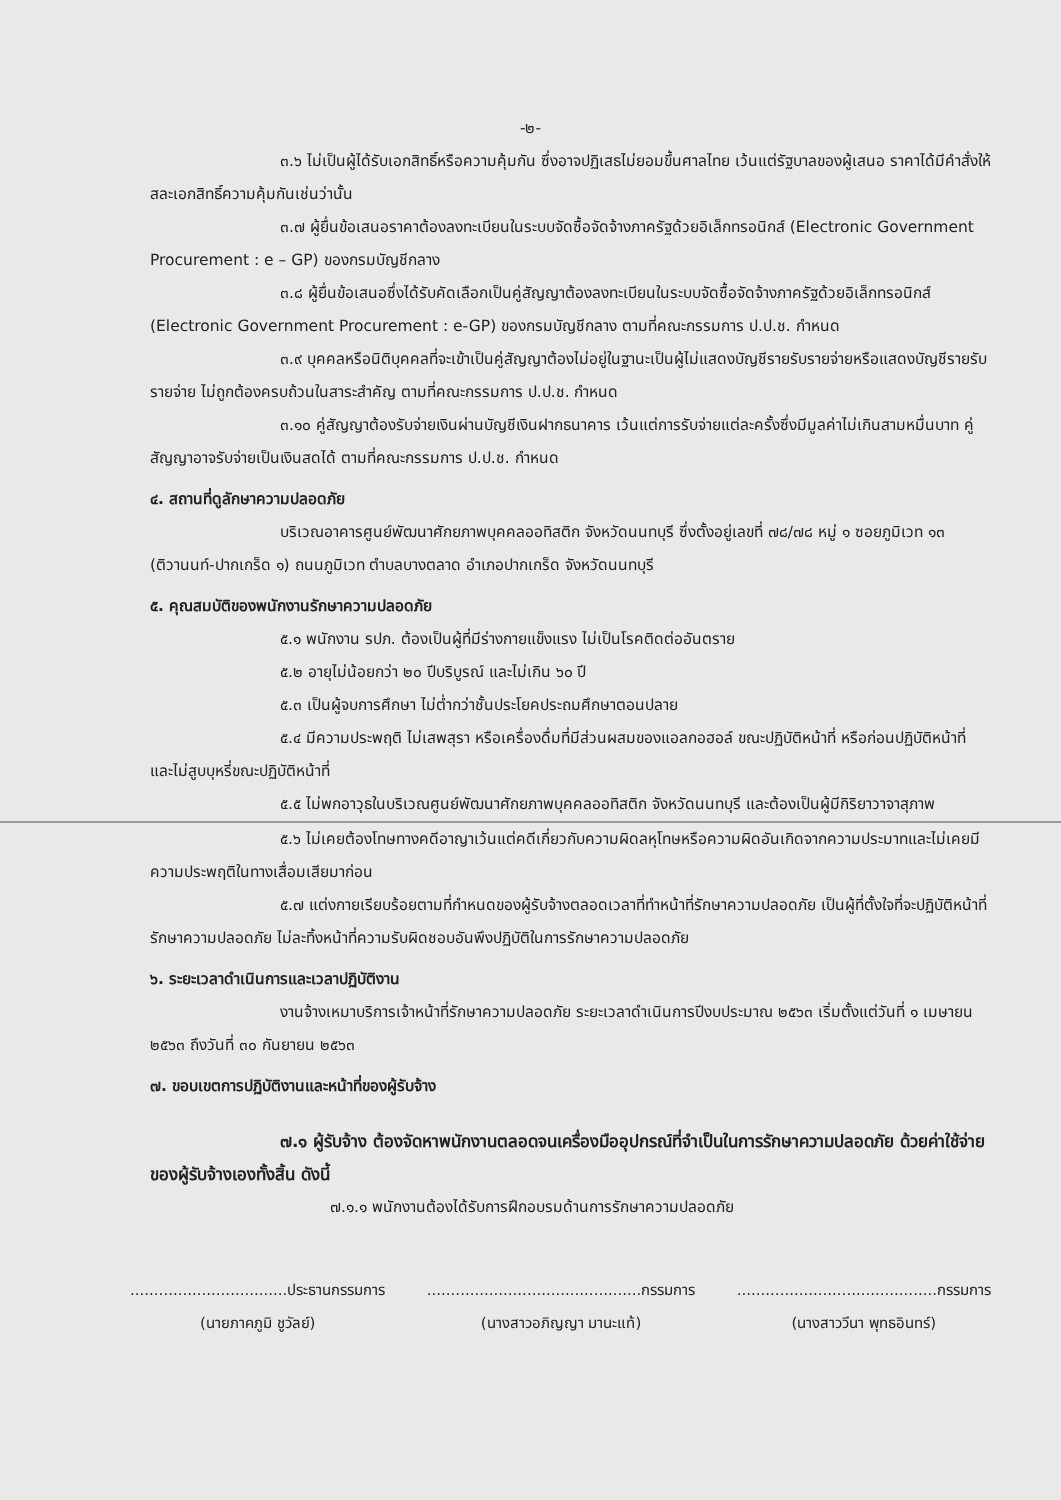-๒-
๓.๖ ไม่เป็นผู้ได้รับเอกสิทธิ์หรือความคุ้มกัน ซึ่งอาจปฏิเสธไม่ยอมขึ้นศาลไทย เว้นแต่รัฐบาลของผู้เสนอ ราคาได้มีคำสั่งให้สละเอกสิทธิ์ความคุ้มกันเช่นว่านั้น
๓.๗ ผู้ยื่นข้อเสนอราคาต้องลงทะเบียนในระบบจัดซื้อจัดจ้างภาครัฐด้วยอิเล็กทรอนิกส์ (Electronic Government Procurement : e – GP) ของกรมบัญชีกลาง
๓.๘ ผู้ยื่นข้อเสนอซึ่งได้รับคัดเลือกเป็นคู่สัญญาต้องลงทะเบียนในระบบจัดซื้อจัดจ้างภาครัฐด้วยอิเล็กทรอนิกส์ (Electronic Government Procurement : e-GP) ของกรมบัญชีกลาง ตามที่คณะกรรมการ ป.ป.ช. กำหนด
๓.๙ บุคคลหรือนิติบุคคลที่จะเข้าเป็นคู่สัญญาต้องไม่อยู่ในฐานะเป็นผู้ไม่แสดงบัญชีรายรับรายจ่ายหรือแสดงบัญชีรายรับ รายจ่าย ไม่ถูกต้องครบถ้วนในสาระสำคัญ ตามที่คณะกรรมการ ป.ป.ช. กำหนด
๓.๑๐ คู่สัญญาต้องรับจ่ายเงินผ่านบัญชีเงินฝากธนาคาร เว้นแต่การรับจ่ายแต่ละครั้งซึ่งมีมูลค่าไม่เกินสามหมื่นบาท คู่สัญญาอาจรับจ่ายเป็นเงินสดได้ ตามที่คณะกรรมการ ป.ป.ช. กำหนด
๔. สถานที่ดูลักษาความปลอดภัย
บริเวณอาคารศูนย์พัฒนาศักยภาพบุคคลออทิสติก จังหวัดนนทบุรี ซึ่งตั้งอยู่เลขที่ ๗๘/๗๘ หมู่ ๑ ซอยภูมิเวท ๑๓ (ติวานนท์-ปากเกร็ด ๑) ถนนภูมิเวท ตำบลบางตลาด อำเภอปากเกร็ด จังหวัดนนทบุรี
๕. คุณสมบัติของพนักงานรักษาความปลอดภัย
๕.๑ พนักงาน รปภ. ต้องเป็นผู้ที่มีร่างกายแข็งแรง ไม่เป็นโรคติดต่ออันตราย
๕.๒ อายุไม่น้อยกว่า ๒๐ ปีบริบูรณ์ และไม่เกิน ๖๐ ปี
๕.๓ เป็นผู้จบการศึกษา ไม่ต่ำกว่าชั้นประโยคประถมศึกษาตอนปลาย
๕.๔ มีความประพฤติ ไม่เสพสุรา หรือเครื่องดื่มที่มีส่วนผสมของแอลกอฮอล์ ขณะปฏิบัติหน้าที่ หรือก่อนปฏิบัติหน้าที่ และไม่สูบบุหรี่ขณะปฏิบัติหน้าที่
๕.๕ ไม่พกอาวุธในบริเวณศูนย์พัฒนาศักยภาพบุคคลออทิสติก จังหวัดนนทบุรี และต้องเป็นผู้มีกิริยาวาจาสุภาพ
๕.๖ ไม่เคยต้องโทษทางคดีอาญาเว้นแต่คดีเกี่ยวกับความผิดลหุโทษหรือความผิดอันเกิดจากความประมาทและไม่เคยมีความประพฤติในทางเสื่อมเสียมาก่อน
๕.๗ แต่งกายเรียบร้อยตามที่กำหนดของผู้รับจ้างตลอดเวลาที่ทำหน้าที่รักษาความปลอดภัย เป็นผู้ที่ตั้งใจที่จะปฏิบัติหน้าที่รักษาความปลอดภัย ไม่ละทิ้งหน้าที่ความรับผิดชอบอันพึงปฏิบัติในการรักษาความปลอดภัย
๖. ระยะเวลาดำเนินการและเวลาปฏิบัติงาน
งานจ้างเหมาบริการเจ้าหน้าที่รักษาความปลอดภัย ระยะเวลาดำเนินการปีงบประมาณ ๒๕๖๓ เริ่มตั้งแต่วันที่ ๑ เมษายน ๒๕๖๓ ถึงวันที่ ๓๐ กันยายน ๒๕๖๓
๗. ขอบเขตการปฏิบัติงานและหน้าที่ของผู้รับจ้าง
๗.๑ ผู้รับจ้าง ต้องจัดหาพนักงานตลอดจนเครื่องมืออุปกรณ์ที่จำเป็นในการรักษาความปลอดภัย ด้วยค่าใช้จ่ายของผู้รับจ้างเองทั้งสิ้น ดังนี้
๗.๑.๑ พนักงานต้องได้รับการฝึกอบรมด้านการรักษาความปลอดภัย
.................................ประธานกรรมการ
(นายภาคภูมิ ชูวัลย์)
.............................................กรรมการ
(นางสาวอภิญญา มานะแท้)
..........................................กรรมการ
(นางสาววีนา พุทธอินทร์)